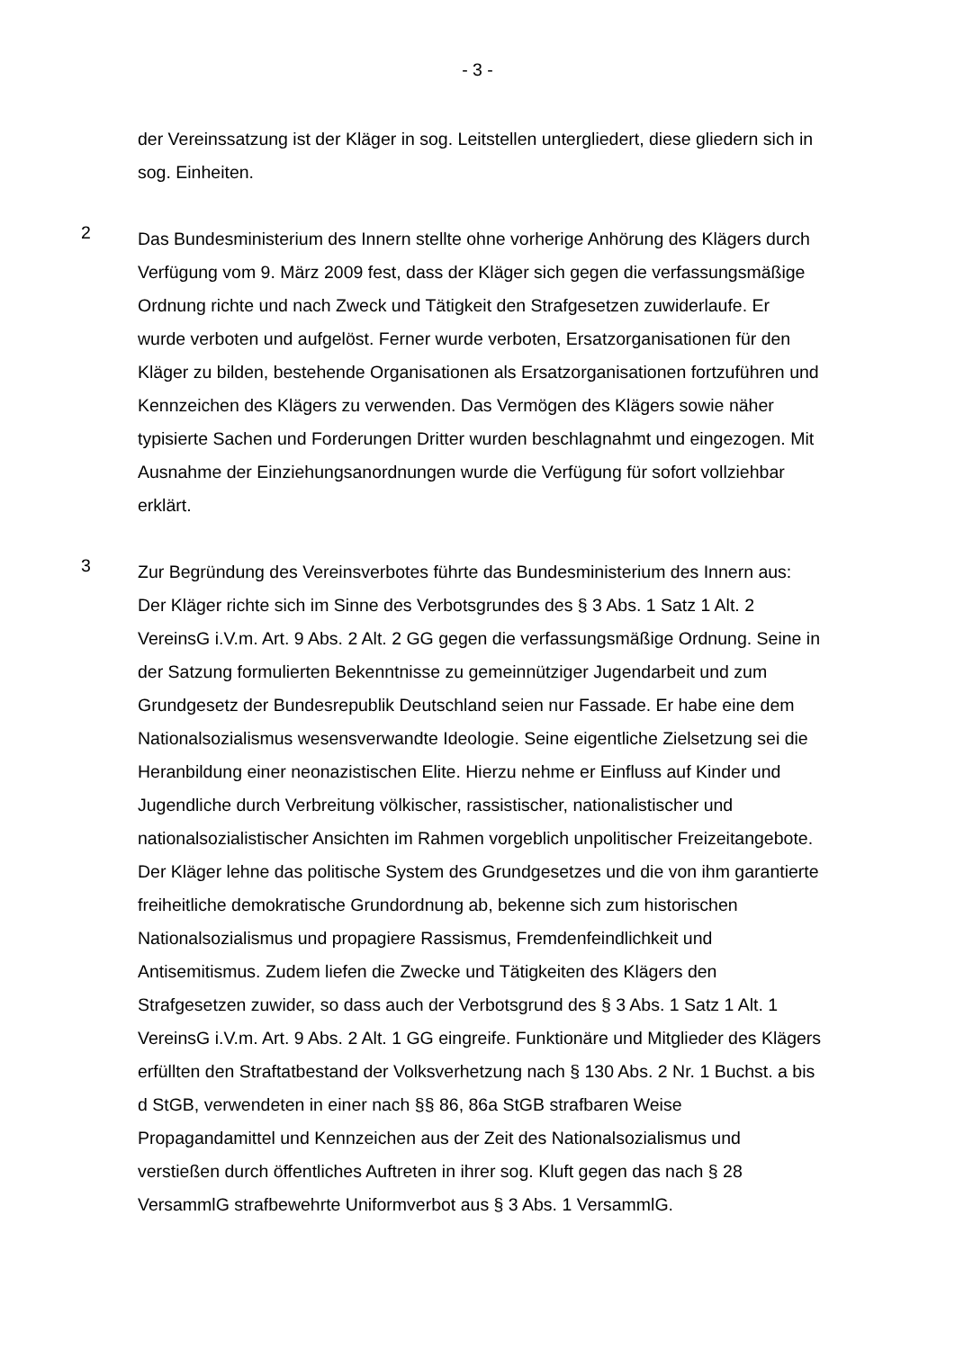- 3 -
der Vereinssatzung ist der Kläger in sog. Leitstellen untergliedert, diese gliedern sich in sog. Einheiten.
2
Das Bundesministerium des Innern stellte ohne vorherige Anhörung des Klägers durch Verfügung vom 9. März 2009 fest, dass der Kläger sich gegen die verfassungsmäßige Ordnung richte und nach Zweck und Tätigkeit den Strafgesetzen zuwiderlaufe. Er wurde verboten und aufgelöst. Ferner wurde verboten, Ersatzorganisationen für den Kläger zu bilden, bestehende Organisationen als Ersatzorganisationen fortzuführen und Kennzeichen des Klägers zu verwenden. Das Vermögen des Klägers sowie näher typisierte Sachen und Forderungen Dritter wurden beschlagnahmt und eingezogen. Mit Ausnahme der Einziehungsanordnungen wurde die Verfügung für sofort vollziehbar erklärt.
3
Zur Begründung des Vereinsverbotes führte das Bundesministerium des Innern aus: Der Kläger richte sich im Sinne des Verbotsgrundes des § 3 Abs. 1 Satz 1 Alt. 2 VereinsG i.V.m. Art. 9 Abs. 2 Alt. 2 GG gegen die verfassungsmäßige Ordnung. Seine in der Satzung formulierten Bekenntnisse zu gemeinnütziger Jugendarbeit und zum Grundgesetz der Bundesrepublik Deutschland seien nur Fassade. Er habe eine dem Nationalsozialismus wesensverwandte Ideologie. Seine eigentliche Zielsetzung sei die Heranbildung einer neonazistischen Elite. Hierzu nehme er Einfluss auf Kinder und Jugendliche durch Verbreitung völkischer, rassistischer, nationalistischer und nationalsozialistischer Ansichten im Rahmen vorgeblich unpolitischer Freizeitangebote. Der Kläger lehne das politische System des Grundgesetzes und die von ihm garantierte freiheitliche demokratische Grundordnung ab, bekenne sich zum historischen Nationalsozialismus und propagiere Rassismus, Fremdenfeindlichkeit und Antisemitismus. Zudem liefen die Zwecke und Tätigkeiten des Klägers den Strafgesetzen zuwider, so dass auch der Verbotsgrund des § 3 Abs. 1 Satz 1 Alt. 1 VereinsG i.V.m. Art. 9 Abs. 2 Alt. 1 GG eingreife. Funktionäre und Mitglieder des Klägers erfüllten den Straftatbestand der Volksverhetzung nach § 130 Abs. 2 Nr. 1 Buchst. a bis d StGB, verwendeten in einer nach §§ 86, 86a StGB strafbaren Weise Propagandamittel und Kennzeichen aus der Zeit des Nationalsozialismus und verstießen durch öffentliches Auftreten in ihrer sog. Kluft gegen das nach § 28 VersammlG strafbewehrte Uniformverbot aus § 3 Abs. 1 VersammlG.